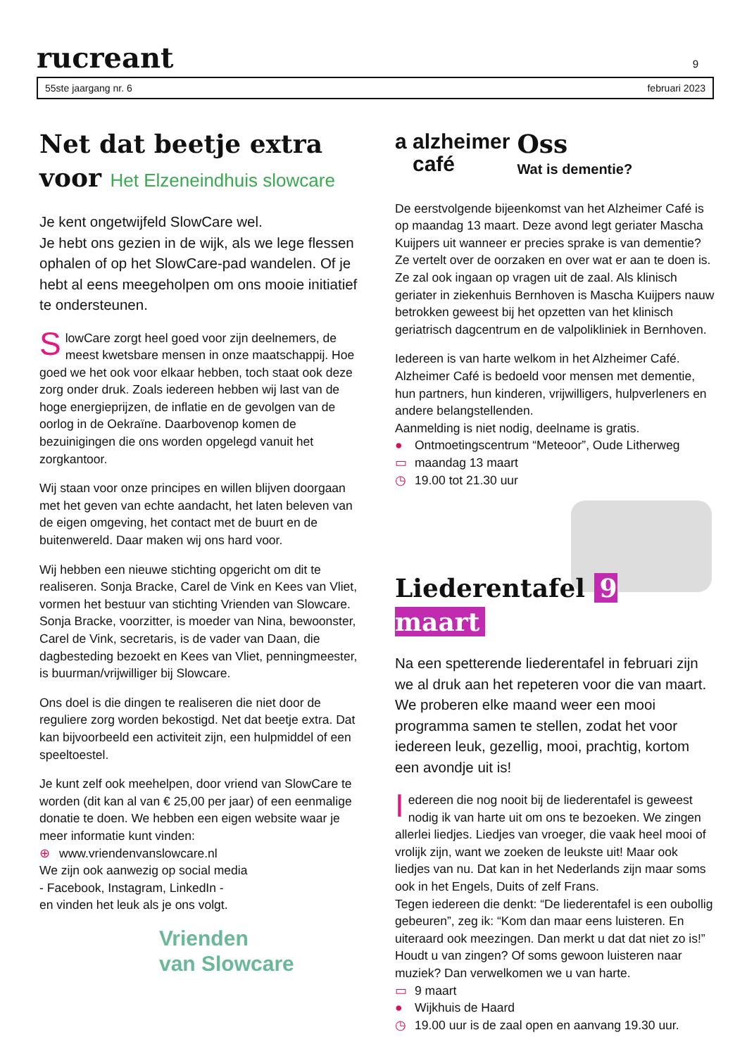rucreant
9
55ste jaargang nr. 6 februari 2023
Net dat beetje extra
voor Het Elzeneindhuis slowcare
Je kent ongetwijfeld SlowCare wel.
Je hebt ons gezien in de wijk, als we lege flessen ophalen of op het SlowCare-pad wandelen. Of je hebt al eens meegeholpen om ons mooie initiatief te ondersteunen.
SlowCare zorgt heel goed voor zijn deelnemers, de meest kwetsbare mensen in onze maatschappij. Hoe goed we het ook voor elkaar hebben, toch staat ook deze zorg onder druk. Zoals iedereen hebben wij last van de hoge energieprijzen, de inflatie en de gevolgen van de oorlog in de Oekraïne. Daarbovenop komen de bezuinigingen die ons worden opgelegd vanuit het zorgkantoor.
Wij staan voor onze principes en willen blijven doorgaan met het geven van echte aandacht, het laten beleven van de eigen omgeving, het contact met de buurt en de buitenwereld. Daar maken wij ons hard voor.
Wij hebben een nieuwe stichting opgericht om dit te realiseren. Sonja Bracke, Carel de Vink en Kees van Vliet, vormen het bestuur van stichting Vrienden van Slowcare. Sonja Bracke, voorzitter, is moeder van Nina, bewoonster, Carel de Vink, secretaris, is de vader van Daan, die dagbesteding bezoekt en Kees van Vliet, penningmeester, is buurman/vrijwilliger bij Slowcare.
Ons doel is die dingen te realiseren die niet door de reguliere zorg worden bekostigd. Net dat beetje extra. Dat kan bijvoorbeeld een activiteit zijn, een hulpmiddel of een speeltoestel.
Je kunt zelf ook meehelpen, door vriend van SlowCare te worden (dit kan al van € 25,00 per jaar) of een eenmalige donatie te doen. We hebben een eigen website waar je meer informatie kunt vinden:
⊕ www.vriendenvanslowcare.nl
We zijn ook aanwezig op social media
- Facebook, Instagram, LinkedIn -
en vinden het leuk als je ons volgt.
Vrienden
van Slowcare
a alzheimer
café
Oss
Wat is dementie?
De eerstvolgende bijeenkomst van het Alzheimer Café is op maandag 13 maart. Deze avond legt geriater Mascha Kuijpers uit wanneer er precies sprake is van dementie? Ze vertelt over de oorzaken en over wat er aan te doen is. Ze zal ook ingaan op vragen uit de zaal. Als klinisch geriater in ziekenhuis Bernhoven is Mascha Kuijpers nauw betrokken geweest bij het opzetten van het klinisch geriatrisch dagcentrum en de valpolikliniek in Bernhoven.
Iedereen is van harte welkom in het Alzheimer Café. Alzheimer Café is bedoeld voor mensen met dementie, hun partners, hun kinderen, vrijwilligers, hulpverleners en andere belangstellenden.
Aanmelding is niet nodig, deelname is gratis.
● Ontmoetingscentrum “Meteoor”, Oude Litherweg
▭ maandag 13 maart
◷ 19.00 tot 21.30 uur
Liederentafel 9 maart
Na een spetterende liederentafel in februari zijn we al druk aan het repeteren voor die van maart. We proberen elke maand weer een mooi programma samen te stellen, zodat het voor iedereen leuk, gezellig, mooi, prachtig, kortom een avondje uit is!
Iedereen die nog nooit bij de liederentafel is geweest nodig ik van harte uit om ons te bezoeken. We zingen allerlei liedjes. Liedjes van vroeger, die vaak heel mooi of vrolijk zijn, want we zoeken de leukste uit! Maar ook liedjes van nu. Dat kan in het Nederlands zijn maar soms ook in het Engels, Duits of zelf Frans.
Tegen iedereen die denkt: “De liederentafel is een oubollig gebeuren”, zeg ik: “Kom dan maar eens luisteren. En uiteraard ook meezingen. Dan merkt u dat dat niet zo is!”
Houdt u van zingen? Of soms gewoon luisteren naar muziek? Dan verwelkomen we u van harte.
▭ 9 maart
● Wijkhuis de Haard
◷ 19.00 uur is de zaal open en aanvang 19.30 uur.